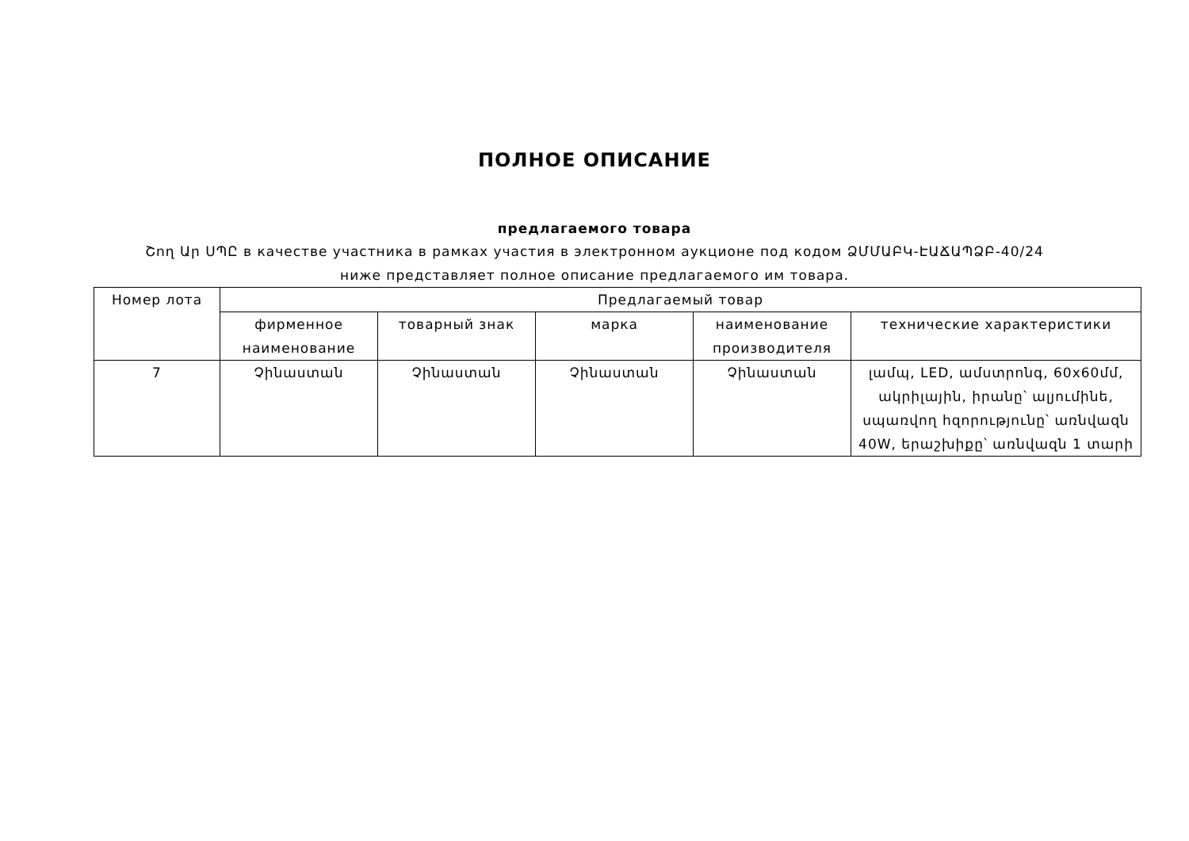ПОЛНОЕ ОПИСАНИЕ
предлагаемого товара
Շող Ար ՍՊԸ в качестве участника в рамках участия в электронном аукционе под кодом ՁՄՄԱԲԿ-ԷԱՃԱՊՁԲ-40/24 ниже представляет полное описание предлагаемого им товара.
| Номер лота | Предлагаемый товар | | | | |
| --- | --- | --- | --- | --- | --- |
| | фирменное наименование | товарный знак | марка | наименование производителя | технические характеристики |
| 7 | Չինաստան | Չինաստան | Չինաստան | Չինաստան | լամպ, LED, ամստրոնգ, 60x60մմ, ակրիլային, իրանը՝ ալյումինե, սպառվող հզորությունը՝ առնվազն 40W, երաշխիքը՝ առնվազն 1 տարի |